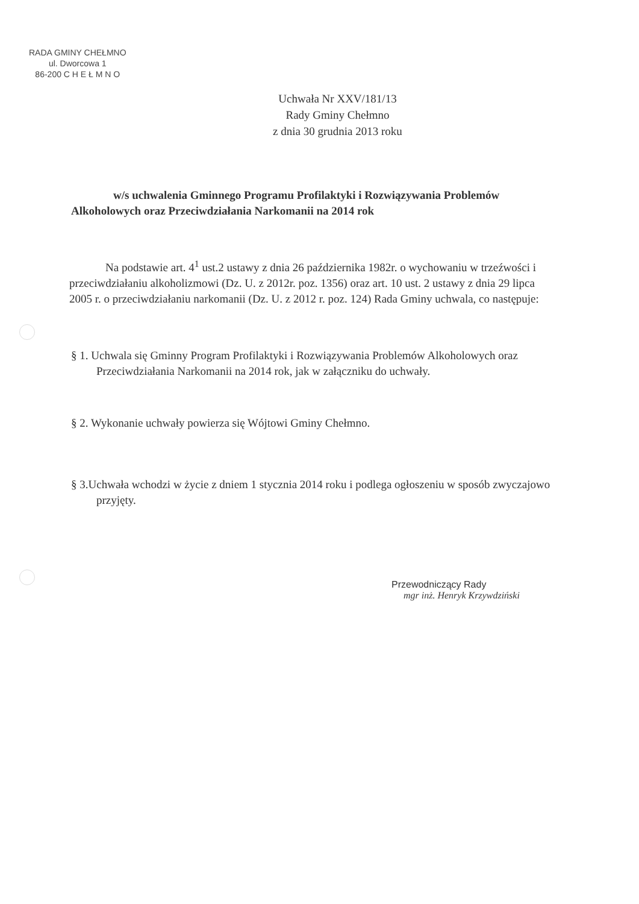RADA GMINY CHEŁMNO
ul. Dworcowa 1
86-200 C H E Ł M N O
Uchwała Nr XXV/181/13
Rady Gminy Chełmno
z dnia 30 grudnia 2013 roku
w/s uchwalenia Gminnego Programu Profilaktyki i Rozwiązywania Problemów Alkoholowych oraz Przeciwdziałania Narkomanii na 2014 rok
Na podstawie art. 4<sup>1</sup> ust.2 ustawy z dnia 26 października 1982r. o wychowaniu w trzeźwości i przeciwdziałaniu alkoholizmowi (Dz. U. z 2012r. poz. 1356) oraz art. 10 ust. 2 ustawy z dnia 29 lipca 2005 r. o przeciwdziałaniu narkomanii (Dz. U. z 2012 r. poz. 124) Rada Gminy uchwala, co następuje:
§ 1. Uchwala się Gminny Program Profilaktyki i Rozwiązywania Problemów Alkoholowych oraz Przeciwdziałania Narkomanii na 2014 rok, jak w załączniku do uchwały.
§ 2. Wykonanie uchwały powierza się Wójtowi Gminy Chełmno.
§ 3.Uchwała wchodzi w życie z dniem 1 stycznia 2014 roku i podlega ogłoszeniu w sposób zwyczajowo przyjęty.
Przewodniczący Rady
mgr inż. Henryk Krzywdziński